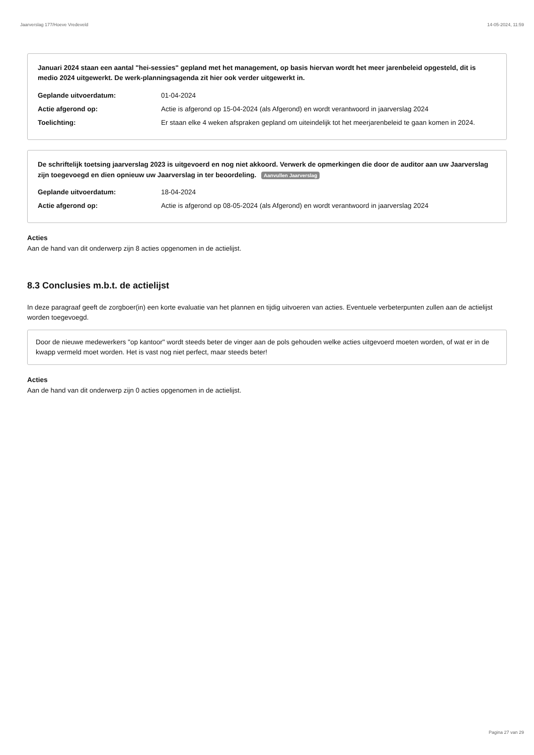Jaarverslag 177/Hoeve Vredeveld 14-05-2024, 11:59
Januari 2024 staan een aantal "hei-sessies" gepland met het management, op basis hiervan wordt het meer jarenbeleid opgesteld, dit is medio 2024 uitgewerkt. De werk-planningsagenda zit hier ook verder uitgewerkt in.
| Geplande uitvoerdatum: | 01-04-2024 |
| Actie afgerond op: | Actie is afgerond op 15-04-2024 (als Afgerond) en wordt verantwoord in jaarverslag 2024 |
| Toelichting: | Er staan elke 4 weken afspraken gepland om uiteindelijk tot het meerjarenbeleid te gaan komen in 2024. |
De schriftelijk toetsing jaarverslag 2023 is uitgevoerd en nog niet akkoord. Verwerk de opmerkingen die door de auditor aan uw Jaarverslag zijn toegevoegd en dien opnieuw uw Jaarverslag in ter beoordeling. Aanvullen Jaarverslag
| Geplande uitvoerdatum: | 18-04-2024 |
| Actie afgerond op: | Actie is afgerond op 08-05-2024 (als Afgerond) en wordt verantwoord in jaarverslag 2024 |
Acties
Aan de hand van dit onderwerp zijn 8 acties opgenomen in de actielijst.
8.3 Conclusies m.b.t. de actielijst
In deze paragraaf geeft de zorgboer(in) een korte evaluatie van het plannen en tijdig uitvoeren van acties. Eventuele verbeterpunten zullen aan de actielijst worden toegevoegd.
Door de nieuwe medewerkers "op kantoor" wordt steeds beter de vinger aan de pols gehouden welke acties uitgevoerd moeten worden, of wat er in de kwapp vermeld moet worden. Het is vast nog niet perfect, maar steeds beter!
Acties
Aan de hand van dit onderwerp zijn 0 acties opgenomen in de actielijst.
Pagina 27 van 29